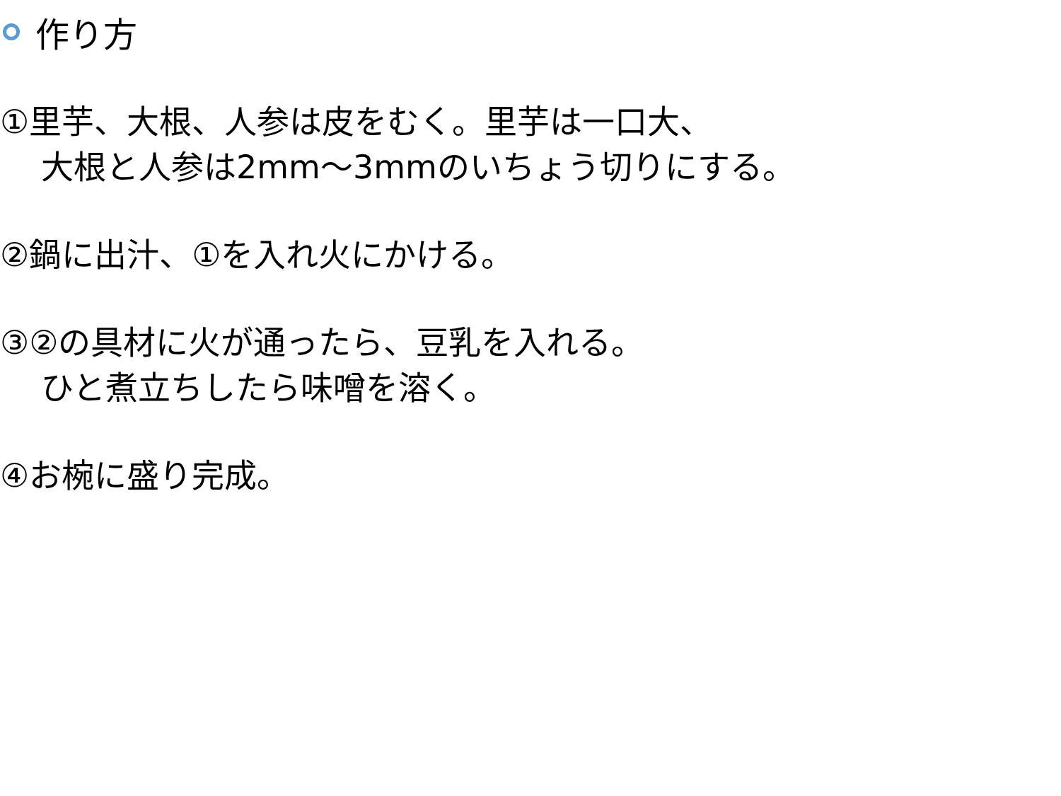作り方
①里芋、大根、人参は皮をむく。里芋は一口大、
大根と人参は2mm～3mmのいちょう切りにする。
②鍋に出汁、①を入れ火にかける。
③②の具材に火が通ったら、豆乳を入れる。
ひと煮立ちしたら味噌を溶く。
④お椀に盛り完成。